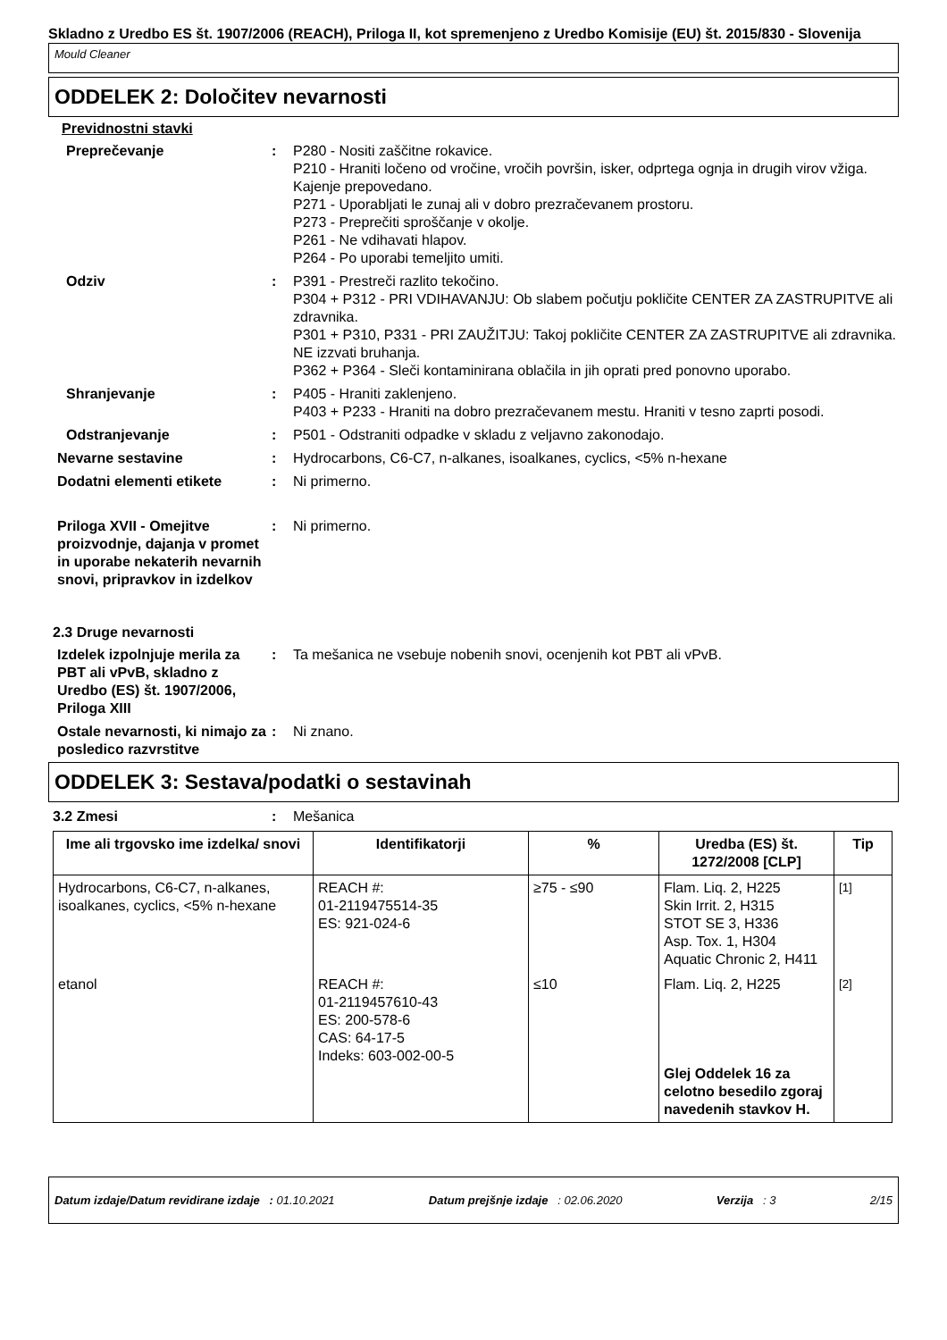Skladno z Uredbo ES št. 1907/2006 (REACH), Priloga II, kot spremenjeno z Uredbo Komisije (EU) št. 2015/830 - Slovenija
Mould Cleaner
ODDELEK 2: Določitev nevarnosti
Previdnostni stavki
Preprečevanje : P280 - Nositi zaščitne rokavice.
P210 - Hraniti ločeno od vročine, vročih površin, isker, odprtega ognja in drugih virov vžiga. Kajenje prepovedano.
P271 - Uporabljati le zunaj ali v dobro prezračevanem prostoru.
P273 - Preprečiti sproščanje v okolje.
P261 - Ne vdihavati hlapov.
P264 - Po uporabi temeljito umiti.
Odziv : P391 - Prestreči razlito tekočino.
P304 + P312 - PRI VDIHAVANJU: Ob slabem počutju pokličite CENTER ZA ZASTRUPITVE ali zdravnika.
P301 + P310, P331 - PRI ZAUŽITJU: Takoj pokličite CENTER ZA ZASTRUPITVE ali zdravnika. NE izzvati bruhanja.
P362 + P364 - Sleči kontaminirana oblačila in jih oprati pred ponovno uporabo.
Shranjevanje : P405 - Hraniti zaklenjeno.
P403 + P233 - Hraniti na dobro prezračevanem mestu. Hraniti v tesno zaprti posodi.
Odstranjevanje : P501 - Odstraniti odpadke v skladu z veljavno zakonodajo.
Nevarne sestavine : Hydrocarbons, C6-C7, n-alkanes, isoalkanes, cyclics, <5% n-hexane
Dodatni elementi etikete : Ni primerno.
Priloga XVII - Omejitve proizvodnje, dajanja v promet in uporabe nekaterih nevarnih snovi, pripravkov in izdelkov
: Ni primerno.
2.3 Druge nevarnosti
Izdelek izpolnjuje merila za PBT ali vPvB, skladno z Uredbo (ES) št. 1907/2006, Priloga XIII
: Ta mešanica ne vsebuje nobenih snovi, ocenjenih kot PBT ali vPvB.
Ostale nevarnosti, ki nimajo za posledico razvrstitve
: Ni znano.
ODDELEK 3: Sestava/podatki o sestavinah
3.2 Zmesi : Mešanica
| Ime ali trgovsko ime izdelka/ snovi | Identifikatorji | % | Uredba (ES) št. 1272/2008 [CLP] | Tip |
| --- | --- | --- | --- | --- |
| Hydrocarbons, C6-C7, n-alkanes, isoalkanes, cyclics, <5% n-hexane | REACH #: 01-2119475514-35 ES: 921-024-6 | ≥75 - ≤90 | Flam. Liq. 2, H225 Skin Irrit. 2, H315 STOT SE 3, H336 Asp. Tox. 1, H304 Aquatic Chronic 2, H411 | <sup>[1]</sup> |
| etanol | REACH #: 01-2119457610-43 ES: 200-578-6 CAS: 64-17-5 Indeks: 603-002-00-5 | ≤10 | Flam. Liq. 2, H225 Glej Oddelek 16 za celotno besedilo zgoraj navedenih stavkov H. | <sup>[2]</sup> |
Datum izdaje/Datum revidirane izdaje : 01.10.2021 Datum prejšnje izdaje : 02.06.2020 Verzija : 3 2/15